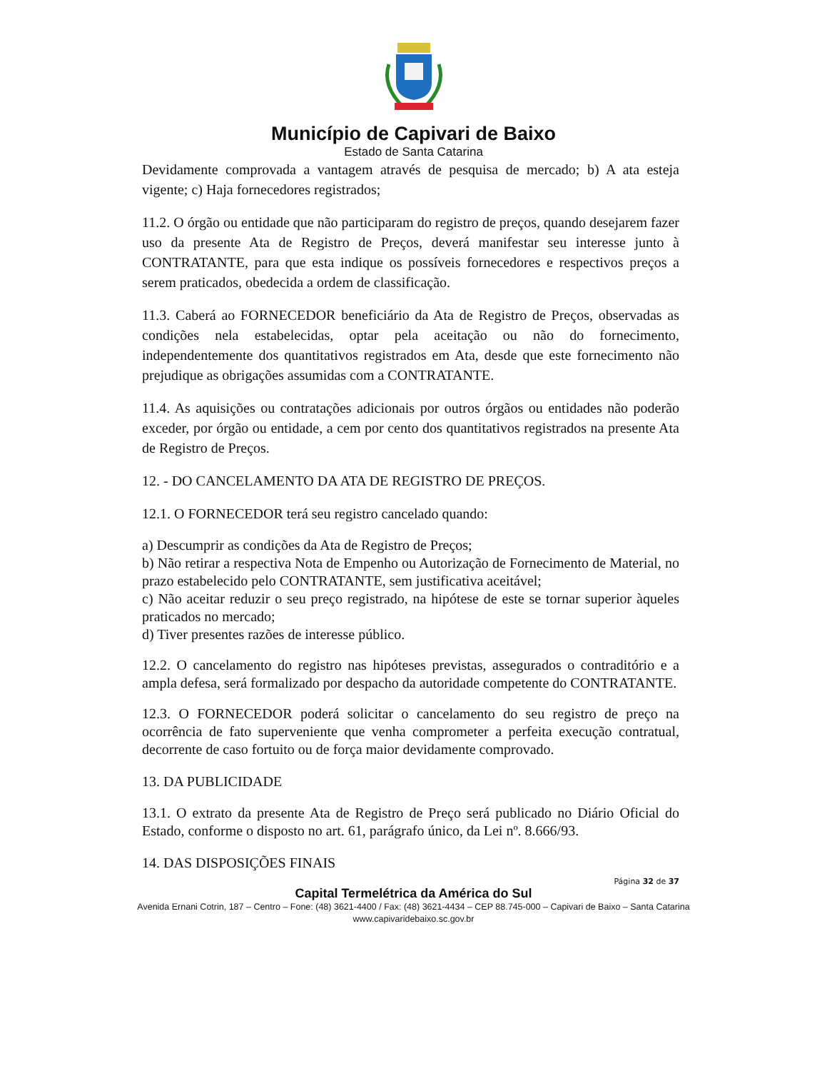Município de Capivari de Baixo
Estado de Santa Catarina
Devidamente comprovada a vantagem através de pesquisa de mercado; b) A ata esteja vigente; c) Haja fornecedores registrados;
11.2. O órgão ou entidade que não participaram do registro de preços, quando desejarem fazer uso da presente Ata de Registro de Preços, deverá manifestar seu interesse junto à CONTRATANTE, para que esta indique os possíveis fornecedores e respectivos preços a serem praticados, obedecida a ordem de classificação.
11.3. Caberá ao FORNECEDOR beneficiário da Ata de Registro de Preços, observadas as condições nela estabelecidas, optar pela aceitação ou não do fornecimento, independentemente dos quantitativos registrados em Ata, desde que este fornecimento não prejudique as obrigações assumidas com a CONTRATANTE.
11.4. As aquisições ou contratações adicionais por outros órgãos ou entidades não poderão exceder, por órgão ou entidade, a cem por cento dos quantitativos registrados na presente Ata de Registro de Preços.
12. - DO CANCELAMENTO DA ATA DE REGISTRO DE PREÇOS.
12.1. O FORNECEDOR terá seu registro cancelado quando:
a) Descumprir as condições da Ata de Registro de Preços;
b) Não retirar a respectiva Nota de Empenho ou Autorização de Fornecimento de Material, no prazo estabelecido pelo CONTRATANTE, sem justificativa aceitável;
c) Não aceitar reduzir o seu preço registrado, na hipótese de este se tornar superior àqueles praticados no mercado;
d) Tiver presentes razões de interesse público.
12.2. O cancelamento do registro nas hipóteses previstas, assegurados o contraditório e a ampla defesa, será formalizado por despacho da autoridade competente do CONTRATANTE.
12.3. O FORNECEDOR poderá solicitar o cancelamento do seu registro de preço na ocorrência de fato superveniente que venha comprometer a perfeita execução contratual, decorrente de caso fortuito ou de força maior devidamente comprovado.
13. DA PUBLICIDADE
13.1. O extrato da presente Ata de Registro de Preço será publicado no Diário Oficial do Estado, conforme o disposto no art. 61, parágrafo único, da Lei nº. 8.666/93.
14. DAS DISPOSIÇÕES FINAIS
Página 32 de 37
Capital Termelétrica da América do Sul
Avenida Ernani Cotrin, 187 – Centro – Fone: (48) 3621-4400 / Fax: (48) 3621-4434 – CEP 88.745-000 – Capivari de Baixo – Santa Catarina
www.capivaridebaixo.sc.gov.br